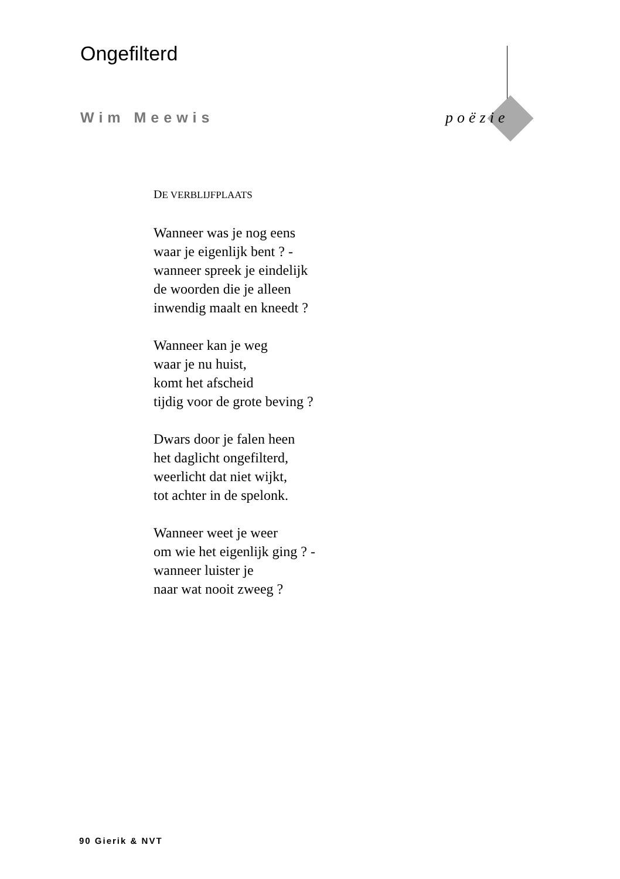Ongefilterd
Wim Meewis poëzie
DE VERBLIJFPLAATS
Wanneer was je nog eens
waar je eigenlijk bent ? -
wanneer spreek je eindelijk
de woorden die je alleen
inwendig maalt en kneedt ?
Wanneer kan je weg
waar je nu huist,
komt het afscheid
tijdig voor de grote beving ?
Dwars door je falen heen
het daglicht ongefilterd,
weerlicht dat niet wijkt,
tot achter in de spelonk.
Wanneer weet je weer
om wie het eigenlijk ging ? -
wanneer luister je
naar wat nooit zweeg ?
90 Gierik & NVT